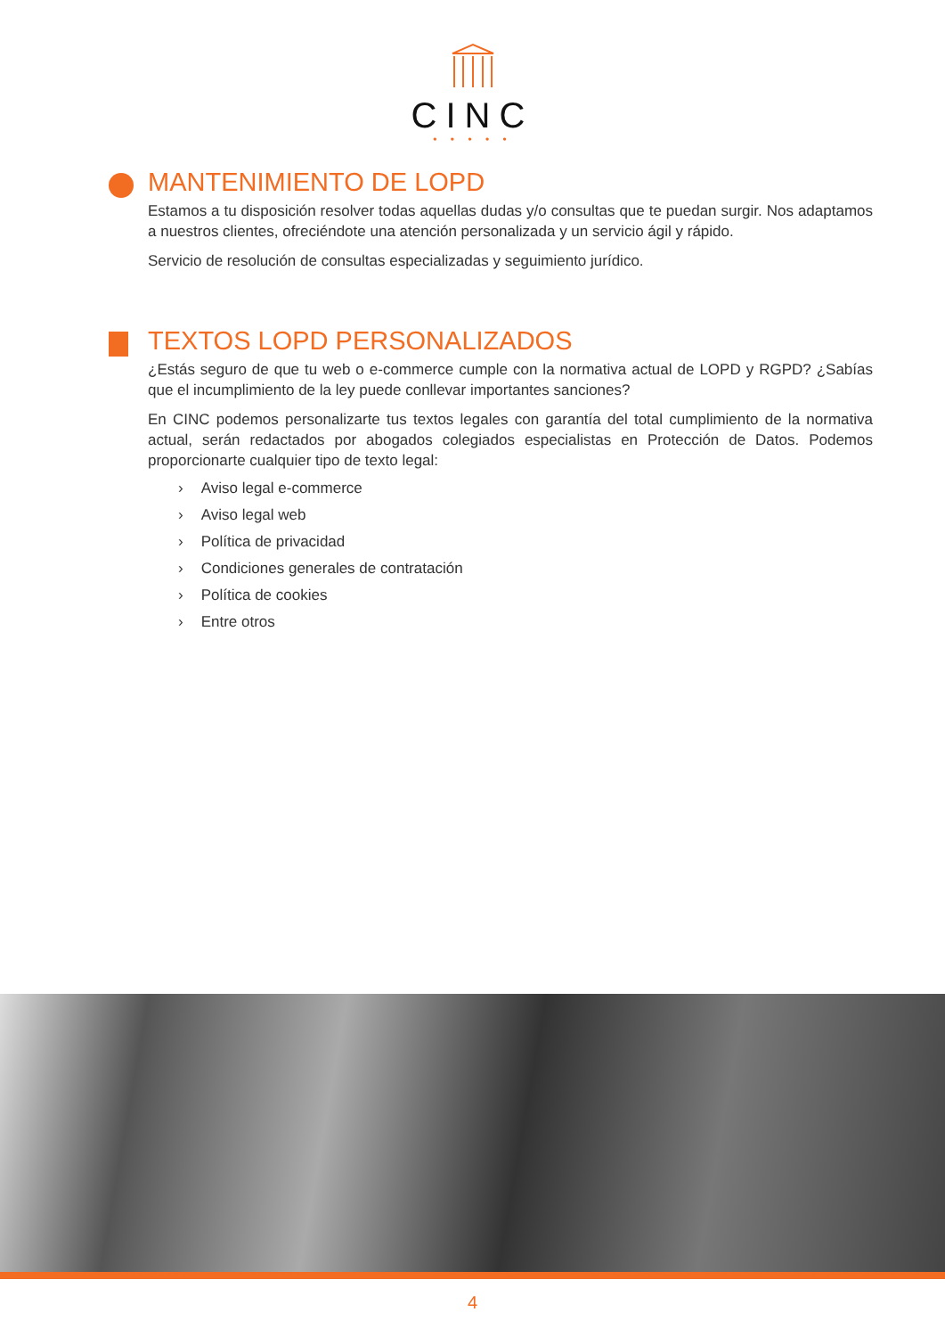CINC
• • • • •
MANTENIMIENTO DE LOPD
Estamos a tu disposición resolver todas aquellas dudas y/o consultas que te puedan surgir. Nos adaptamos a nuestros clientes, ofreciéndote una atención personalizada y un servicio ágil y rápido.
Servicio de resolución de consultas especializadas y seguimiento jurídico.
TEXTOS LOPD PERSONALIZADOS
¿Estás seguro de que tu web o e-commerce cumple con la normativa actual de LOPD y RGPD? ¿Sabías que el incumplimiento de la ley puede conllevar importantes sanciones?
En CINC podemos personalizarte tus textos legales con garantía del total cumplimiento de la normativa actual, serán redactados por abogados colegiados especialistas en Protección de Datos. Podemos proporcionarte cualquier tipo de texto legal:
› Aviso legal e-commerce
› Aviso legal web
› Política de privacidad
› Condiciones generales de contratación
› Política de cookies
› Entre otros
4